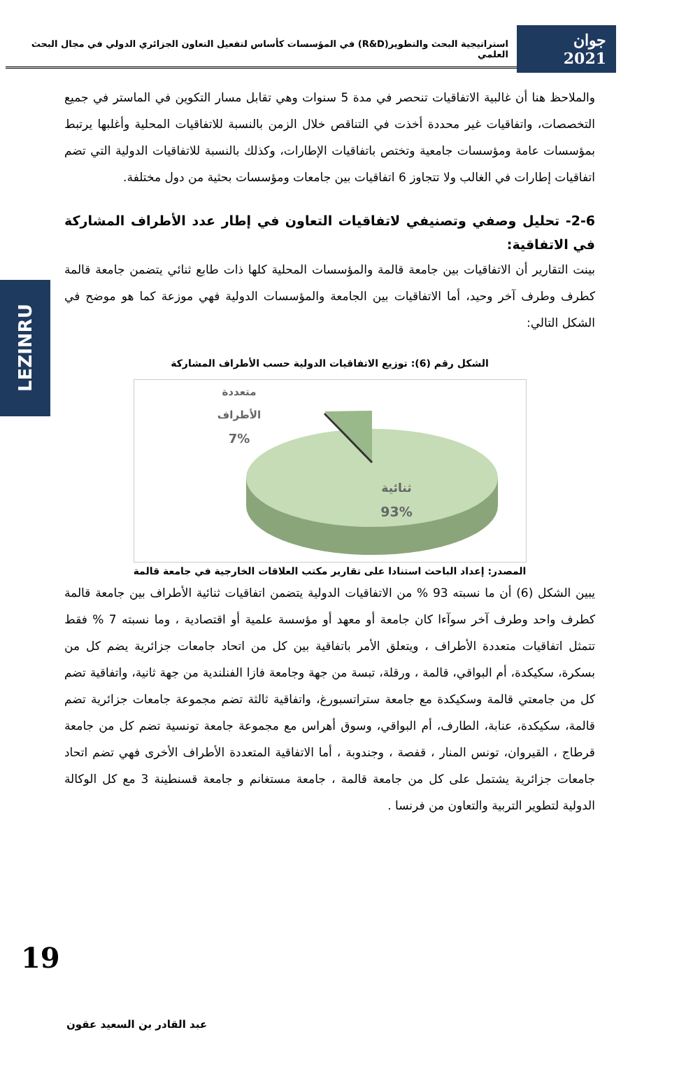جوان 2021 استراتيجية البحث والتطوير(R&D) في المؤسسات كأساس لتفعيل التعاون الجزائري الدولي في مجال البحث العلمي
LEZINRU
والملاحظ هنا أن غالبية الاتفاقيات تنحصر في مدة 5 سنوات وهي تقابل مسار التكوين في الماستر في جميع التخصصات، واتفاقيات غير محددة أخذت في التناقص خلال الزمن بالنسبة للاتفاقيات المحلية وأغلبها يرتبط بمؤسسات عامة ومؤسسات جامعية وتختص باتفاقيات الإطارات، وكذلك بالنسبة للاتفاقيات الدولية التي تضم اتفاقيات إطارات في الغالب ولا تتجاوز 6 اتفاقيات بين جامعات ومؤسسات بحثية من دول مختلفة.
2-6- تحليل وصفي وتصنيفي لاتفاقيات التعاون في إطار عدد الأطراف المشاركة في الاتفاقية:
بينت التقارير أن الاتفاقيات بين جامعة قالمة والمؤسسات المحلية كلها ذات طابع ثنائي يتضمن جامعة قالمة كطرف وطرف آخر وحيد، أما الاتفاقيات بين الجامعة والمؤسسات الدولية فهي موزعة كما هو موضح في الشكل التالي:
الشكل رقم (6): توزيع الاتفاقيات الدولية حسب الأطراف المشاركة
متعددة
الأطراف
7%
ثنائية
93%
المصدر: إعداد الباحث استنادا على تقارير مكتب العلاقات الخارجية في جامعة قالمة
يبين الشكل (6) أن ما نسبته 93 % من الاتفاقيات الدولية يتضمن اتفاقيات ثنائية الأطراف بين جامعة قالمة كطرف واحد وطرف آخر سوآءا كان جامعة أو معهد أو مؤسسة علمية أو اقتصادية ، وما نسبته 7 % فقط تتمثل اتفاقيات متعددة الأطراف ، ويتعلق الأمر باتفاقية بين كل من اتحاد جامعات جزائرية يضم كل من بسكرة، سكيكدة، أم البواقي، قالمة ، ورقلة، تبسة من جهة وجامعة فازا الفنلندية من جهة ثانية، واتفاقية تضم كل من جامعتي قالمة وسكيكدة مع جامعة ستراتسبورغ، واتفاقية ثالثة تضم مجموعة جامعات جزائرية تضم قالمة، سكيكدة، عنابة، الطارف، أم البواقي، وسوق أهراس مع مجموعة جامعة تونسية تضم كل من جامعة قرطاج ، القيروان، تونس المنار ، قفصة ، وجندوبة ، أما الاتفاقية المتعددة الأطراف الأخرى فهي تضم اتحاد جامعات جزائرية يشتمل على كل من جامعة قالمة ، جامعة مستغانم و جامعة قسنطينة 3 مع كل الوكالة الدولية لتطوير التربية والتعاون من فرنسا .
19
عبد القادر بن السعيد عقون